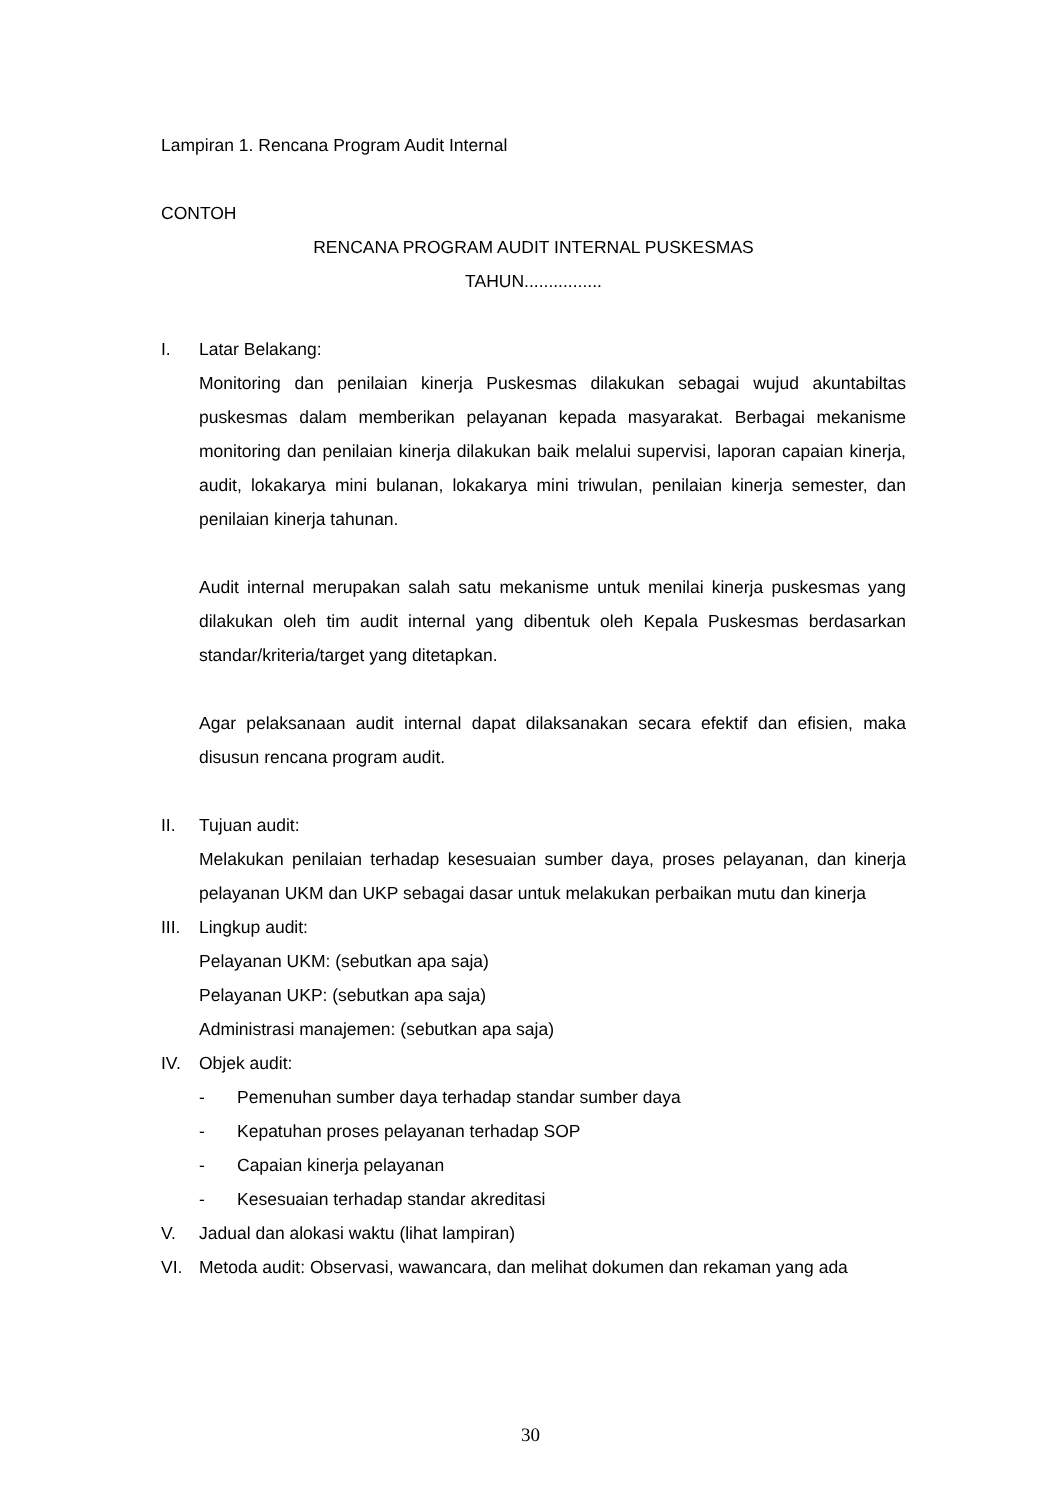Lampiran 1. Rencana Program Audit Internal
CONTOH
RENCANA PROGRAM AUDIT INTERNAL PUSKESMAS
TAHUN................
I. Latar Belakang:
Monitoring dan penilaian kinerja Puskesmas dilakukan sebagai wujud akuntabiltas puskesmas dalam memberikan pelayanan kepada masyarakat. Berbagai mekanisme monitoring dan penilaian kinerja dilakukan baik melalui supervisi, laporan capaian kinerja, audit, lokakarya mini bulanan, lokakarya mini triwulan, penilaian kinerja semester, dan penilaian kinerja tahunan.
Audit internal merupakan salah satu mekanisme untuk menilai kinerja puskesmas yang dilakukan oleh tim audit internal yang dibentuk oleh Kepala Puskesmas berdasarkan standar/kriteria/target yang ditetapkan.
Agar pelaksanaan audit internal dapat dilaksanakan secara efektif dan efisien, maka disusun rencana program audit.
II. Tujuan audit:
Melakukan penilaian terhadap kesesuaian sumber daya, proses pelayanan, dan kinerja pelayanan UKM dan UKP sebagai dasar untuk melakukan perbaikan mutu dan kinerja
III. Lingkup audit:
Pelayanan UKM: (sebutkan apa saja)
Pelayanan UKP: (sebutkan apa saja)
Administrasi manajemen: (sebutkan apa saja)
IV. Objek audit:
- Pemenuhan sumber daya terhadap standar sumber daya
- Kepatuhan proses pelayanan terhadap SOP
- Capaian kinerja pelayanan
- Kesesuaian terhadap standar akreditasi
V. Jadual dan alokasi waktu (lihat lampiran)
VI. Metoda audit: Observasi, wawancara, dan melihat dokumen dan rekaman yang ada
30